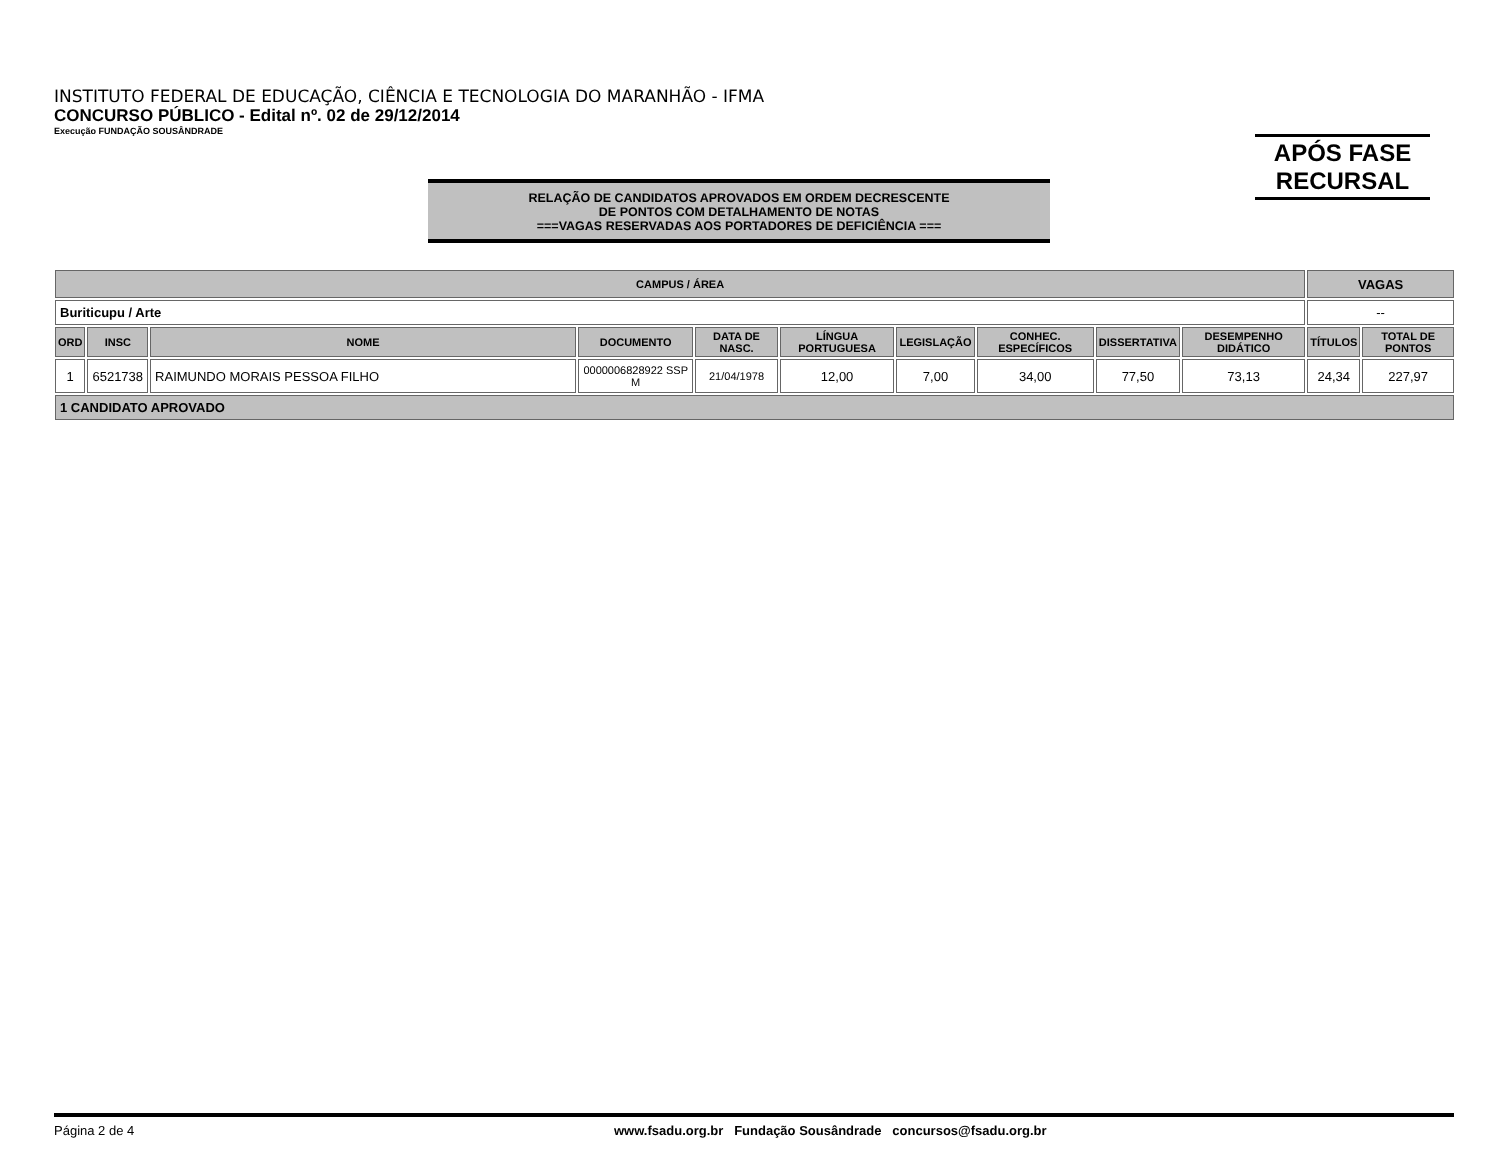INSTITUTO FEDERAL DE EDUCAÇÃO, CIÊNCIA E TECNOLOGIA DO MARANHÃO - IFMA
CONCURSO PÚBLICO - Edital nº. 02 de 29/12/2014
Execução FUNDAÇÃO SOUSÂNDRADE
APÓS FASE
RECURSAL
RELAÇÃO DE CANDIDATOS APROVADOS EM ORDEM DECRESCENTE
DE PONTOS COM DETALHAMENTO DE NOTAS
===VAGAS RESERVADAS AOS PORTADORES DE DEFICIÊNCIA ===
| CAMPUS / ÁREA | | | | | | | | | | VAGAS | |
| --- | --- | --- | --- | --- | --- | --- | --- | --- | --- | --- | --- |
| Buriticupu / Arte | | | | | | | | | | -- | |
| ORD | INSC | NOME | DOCUMENTO | DATA DE NASC. | LÍNGUA PORTUGUESA | LEGISLAÇÃO | CONHEC. ESPECÍFICOS | DISSERTATIVA | DESEMPENHO DIDÁTICO | TÍTULOS | TOTAL DE PONTOS |
| 1 | 6521738 | RAIMUNDO MORAIS PESSOA FILHO | 0000006828922 SSP M | 21/04/1978 | 12,00 | 7,00 | 34,00 | 77,50 | 73,13 | 24,34 | 227,97 |
| 1 CANDIDATO APROVADO | | | | | | | | | | | |
Página 2 de 4 www.fsadu.org.br Fundação Sousândrade concursos@fsadu.org.br